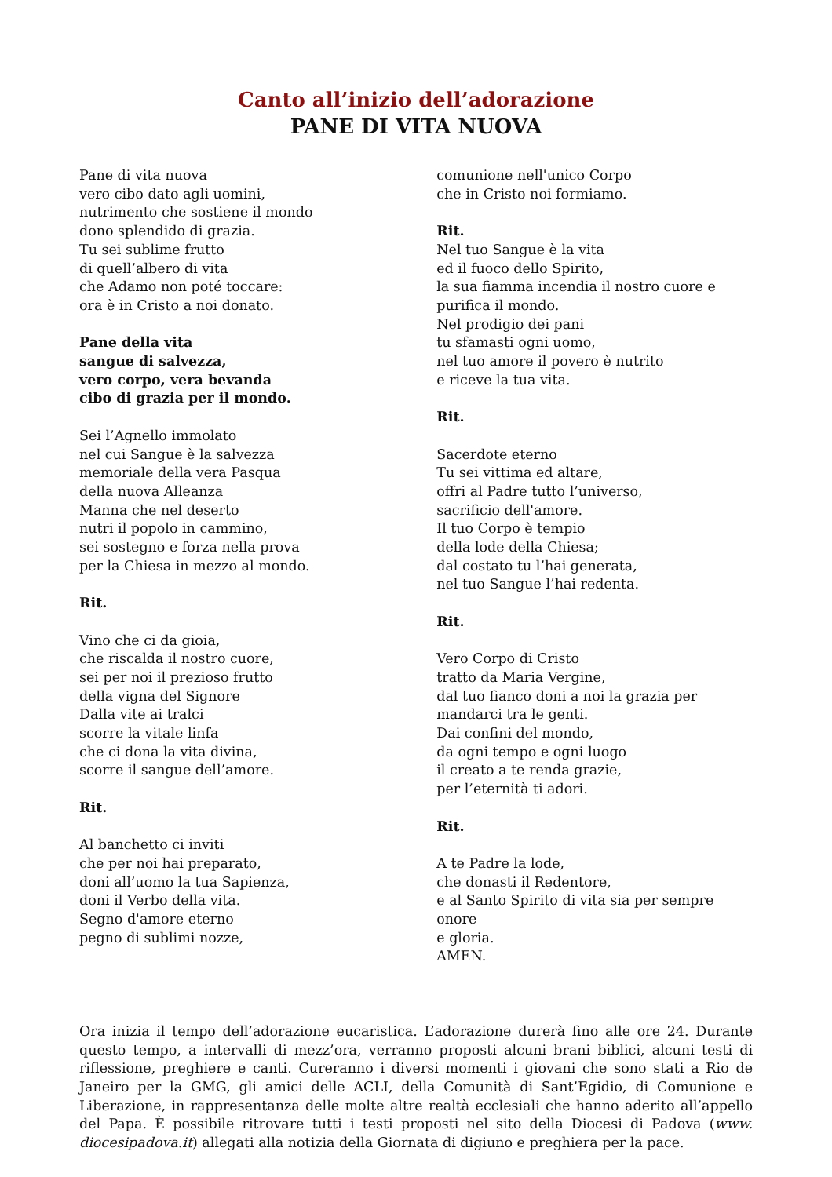Canto all’inizio dell’adorazione
PANE DI VITA NUOVA
Pane di vita nuova
vero cibo dato agli uomini,
nutrimento che sostiene il mondo
dono splendido di grazia.
Tu sei sublime frutto
di quell’albero di vita
che Adamo non poté toccare:
ora è in Cristo a noi donato.
Pane della vita
sangue di salvezza,
vero corpo, vera bevanda
cibo di grazia per il mondo.
Sei l’Agnello immolato
nel cui Sangue è la salvezza
memoriale della vera Pasqua
della nuova Alleanza
Manna che nel deserto
nutri il popolo in cammino,
sei sostegno e forza nella prova
per la Chiesa in mezzo al mondo.
Rit.
Vino che ci da gioia,
che riscalda il nostro cuore,
sei per noi il prezioso frutto
della vigna del Signore
Dalla vite ai tralci
scorre la vitale linfa
che ci dona la vita divina,
scorre il sangue dell’amore.
Rit.
Al banchetto ci inviti
che per noi hai preparato,
doni all’uomo la tua Sapienza,
doni il Verbo della vita.
Segno d'amore eterno
pegno di sublimi nozze,
comunione nell'unico Corpo
che in Cristo noi formiamo.
Rit.
Nel tuo Sangue è la vita
ed il fuoco dello Spirito,
la sua fiamma incendia il nostro cuore e
purifica il mondo.
Nel prodigio dei pani
tu sfamasti ogni uomo,
nel tuo amore il povero è nutrito
e riceve la tua vita.
Rit.
Sacerdote eterno
Tu sei vittima ed altare,
offri al Padre tutto l’universo,
sacrificio dell'amore.
Il tuo Corpo è tempio
della lode della Chiesa;
dal costato tu l’hai generata,
nel tuo Sangue l’hai redenta.
Rit.
Vero Corpo di Cristo
tratto da Maria Vergine,
dal tuo fianco doni a noi la grazia per
mandarci tra le genti.
Dai confini del mondo,
da ogni tempo e ogni luogo
il creato a te renda grazie,
per l’eternità ti adori.
Rit.
A te Padre la lode,
che donasti il Redentore,
e al Santo Spirito di vita sia per sempre onore
e gloria.
AMEN.
Ora inizia il tempo dell’adorazione eucaristica. L’adorazione durerà fino alle ore 24. Durante questo tempo, a intervalli di mezz’ora, verranno proposti alcuni brani biblici, alcuni testi di riflessione, preghiere e canti. Cureranno i diversi momenti i giovani che sono stati a Rio de Janeiro per la GMG, gli amici delle ACLI, della Comunità di Sant’Egidio, di Comunione e Liberazione, in rappresentanza delle molte altre realtà ecclesiali che hanno aderito all’appello del Papa. È possibile ritrovare tutti i testi proposti nel sito della Diocesi di Padova (www. diocesipadova.it) allegati alla notizia della Giornata di digiuno e preghiera per la pace.